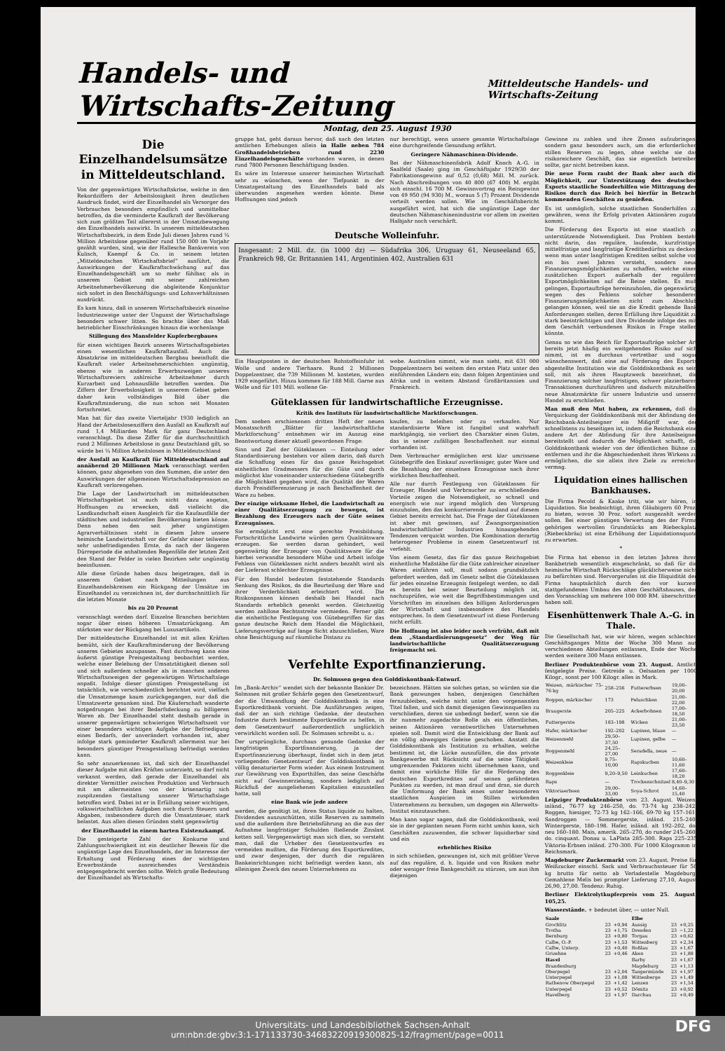Handels- und Wirtschafts-Zeitung
Mitteldeutsche Handels- und Wirtschafts-Zeitung
Montag, den 25. August 1930
Die Einzelhandelsumsätze in Mitteldeutschland.
Von der gegenwärtigen Wirtschaftskrise, welche in den Rekordziffern der Arbeitslosigkeit ihren deutlichen Ausdruck findet, wird der Einzelhandel als Versorger des Verbrauches besonders empfindlich und unmittelbar betroffen, da die verminderte Kaufkraft der Bevölkerung sich zum größten Teil allererst in der Umsatzbewegung des Einzelhandels auswirkt. In unserem mitteldeutschen Wirtschaftsbezirk, in dem Ende Juli dieses Jahres rund ¼ Million Arbeitslose gegenüber rund 150 000 im Vorjahr gezählt wurden, sind, wie der Hallesche Bankverein von Kulisch, Kaempf & Co. in seinem letzten „Mitteldeutschen Wirtschaftsbrief“ ausführt, die Auswirkungen der Kaufkraftschwächung auf das Einzelhandelsgeschäft um so mehr fühlbar, als in unserem Gebiet mit seiner zahlreichen Arbeitnehmerbevölkerung die abgleitende Konjunktur sich sofort in den Beschäftigungs- und Lohnverhältnissen ausdrückt.
Es kam hinzu, daß in unserem Wirtschaftsbezirk einzelne Industriezweige unter der Ungunst der Wirtschaftslage besonders schwer litten. So brachte über das Maß betrieblicher Einschränkungen hinaus die wochenlange
Stillegung des Mansfelder Kupferbergbaues
für einen wichtigen Bezirk unseres Wirtschaftsgebietes einen wesentlichen Kaufkraftausfall. Auch die Absatzkrise im mitteldeutschen Bergbau beeinflußt die Kaufkraft vieler Arbeitnehmerschichten ungünstig, ebenso wie in anderen Erwerbszweigen unseres Wirtschaftsreviers zahlreiche Arbeitnehmer durch Kurzarbeit und Lohnausfälle betroffen werden. Die Ziffern der Erwerbslosigkeit in unserem Gebiet geben daher kein vollständiges Bild über die Kaufkraftminderung, die nun schon seit Monaten fortschreitet.
Man hat für das zweite Vierteljahr 1930 lediglich an Hand der Arbeitslosenziffern den Ausfall an Kaufkraft auf rund 1,4 Milliarden Mark für ganz Deutschland veranschlagt. Da diese Ziffer für die durchschnittlich rund 2 Millionen Arbeitslose in ganz Deutschland gilt, so würde bei ¼ Million Arbeitslosen in Mitteldeutschland
der Ausfall an Kaufkraft für Mitteldeutschland auf annähernd 20 Millionen Mark veranschlagt werden können, ganz abgesehen von den Summen, die unter den Auswirkungen der allgemeinen Wirtschaftsdepression an Kaufkraft verlorengehen.
Die Lage der Landwirtschaft im mitteldeutschen Wirtschaftsgebiet ist auch nicht dazu angetan, Hoffnungen zu erwecken, daß vielleicht die Landkundschaft einen Ausgleich für die Kaufausfälle der städtischen und industriellen Bevölkerung bieten könne. Denn neben den seit jeher ungünstigen Agrarverhältnissen steht in diesem Jahre unsere heimische Landwirtschaft vor der Gefahr einer teilweise sehr unbefriedigenden Ernte, da nach der längeren Dürreperiode die anhaltenden Regenfälle der letzten Zeit den Stand der Felder in vielen Bezirken sehr ungünstig beeinflussen.
Alle diese Gründe haben dazu beigetragen, daß in unserem Gebiet nach Mitteilungen aus Einzelhandelskreisen ein Rückgang der Umsätze im Einzelhandel zu verzeichnen ist, der durchschnittlich für die letzten Monate
bis zu 20 Prozent
veranschlagt werden darf. Einzelne Branchen berichten sogar über einen höheren Umsatzrückgang. Am stärksten war der Rückgang bei Luxusartikeln.
Der mitteldeutsche Einzelhandel ist mit allen Kräften bemüht, sich der Kaufkraftminderung der Bevölkerung unseres Gebietes anzupassen. Fast durchweg kann eine äußerst günstige Preisgestaltung beobachtet werden, welche einer Belebung der Umsatztätigkeit dienen soll und sich außerdem schneller als in manchen anderen Wirtschaftszweigen der gegenwärtigen Wirtschaftslage anpaßt. Infolge dieser günstigen Preisgestellung ist tatsächlich, wie verschiedentlich berichtet wird, vielfach die Umsatzmenge kaum zurückgegangen, nur daß die Umsatzwerte gesunken sind. Die Käuferschaft wanderte notgedrungen bei ihrer Bedarfsdeckung zu billigeren Waren ab. Der Einzelhandel steht deshalb gerade in unserer gegenwärtigen schwierigen Wirtschaftszeit vor einer besonders wichtigen Aufgabe der Befriedigung eines Bedarfs, der unverändert vorhanden ist, aber infolge stark geminderter Kaufkraft allermeist nur bei besonders günstiger Preisgestellung befriedigt werden kann.
So sehr anzuerkennen ist, daß sich der Einzelhandel dieser Aufgabe mit allen Kräften unterzieht, so darf nicht verkannt werden, daß gerade der Einzelhandel als direkter Vermittler zwischen Produktion und Verbrauch mit am allermeisten von der krisenartig sich zuspitzenden Gestaltung unserer Wirtschaftslage betroffen wird. Dabei ist er in Erfüllung seiner wichtigen, volkswirtschaftlichen Aufgaben noch durch Steuern und Abgaben, insbesondere durch die Umsatzsteuer, stark belastet. Aus allen diesen Gründen steht gegenwärtig
der Einzelhandel in einem harten Existenzkampf.
Die gesteigerte Zahl der Konkurse und Zahlungsschwierigkeit ist ein deutlicher Beweis für die ungünstige Lage des Einzelhandels, der im Interesse der Erhaltung und Förderung eines der wichtigsten Erwerbsstände ausreichendes Verständnis entgegengebracht werden sollte. Welch große Bedeutung der Einzelhandel als Wirtschafts-
gruppe hat, geht daraus hervor, daß nach den letzten amtlichen Erhebungen allein in Halle neben 784 Großhandelsbetrieben rund 2230 Einzelhandelsgeschäfte vorhanden waren, in denen rund 7800 Personen Beschäftigung fanden.
Es wäre im Interesse unserer heimischen Wirtschaft sehr zu wünschen, wenn der Tiefpunkt in der Umsatzgestaltung des Einzelhandels bald als überwunden angesehen werden könnte. Diese Hoffnungen sind jedoch
nur berechtigt, wenn unsere gesamte Wirtschaftslage eine durchgreifende Gesundung erfährt.
Geringere Nähmaschinen-Dividende.
Bei der Nähmaschinenfabrik Adolf Knoch A.-G. in Saalfeld (Saale) ging im Geschäftsjahr 1929/30 der Fabrikationsgewinn auf 0,52 (0,68) Mill. M. zurück. Nach Abschreibungen von 40 800 (67 400) M. ergibt sich einschl. 16 700 M. Gewinnvortrag ein Reingewinn von 49 950 (94 930) M., woraus 5 (7) Prozent Dividende verteilt werden sollen. Wie im Geschäftsbericht ausgeführt wird, hat sich die ungünstige Lage der deutschen Nähmaschinenindustrie vor allem im zweiten Halbjahr noch verschärft.
Deutsche Wolleinfuhr.
Insgesamt: 2 Mill. dz. (in 1000 dz) — Südafrika 306, Uruguay 61, Neuseeland 65, Frankreich 98, Gr. Britannien 141, Argentinien 402, Australien 631
Ein Hauptposten in der deutschen Rohstoffeinfuhr ist Wolle und andere Tierhaare. Rund 2 Millionen Doppelzentner, die 739 Millionen M. kosteten, wurden 1929 eingeführt. Hinzu kommen für 188 Mill. Garne aus Wolle und für 101 Mill. wollene Ge-
webe. Australien nimmt, wie man sieht, mit 631 000 Doppelzentnern bei weitem den ersten Platz unter den einführenden Ländern ein; dann folgen Argentinien und Afrika und in weitem Abstand Großbritannien und Frankreich.
Güteklassen für landwirtschaftliche Erzeugnisse.
Kritik des Instituts für landwirtschaftliche Marktforschungen.
Dem soeben erschienenen dritten Heft der neuen Monatsschrift „Blätter für landwirtschaftliche Marktforschung“ entnehmen wir im Auszug eine Beantwortung dieser aktuell gewordenen Frage:
Sinn und Ziel der Güteklassen — Einteilung oder Standardisierung bestehen vor allem darin, daß durch die Schaffung eines für das ganze Reichsgebiet einheitlichen Gradmessers für die Güte und durch möglichst klar voneinander unterschiedene Gütebegriffe die Möglichkeit gegeben wird, die Qualität der Waren durch Preisdifferenzierung je nach Beschaffenheit der Ware zu heben.
Der einzige wirksame Hebel, die Landwirtschaft zu einer Qualitätserzeugung zu bewegen, ist Bezahlung des Erzeugers nach der Güte seines Erzeugnisses.
Sie ermöglicht erst eine gerechte Preisbildung. Fortschrittliche Landwirte würden gern Qualitätsware erzeugen. Sie werden daran gehindert, weil gegenwärtig der Erzeuger von Qualitätsware für die hierbei verwandte besondere Mühe und Arbeit infolge Fehlens von Güteklassen nicht anders bezahlt wird als der Lieferant schlechter Erzeugnisse.
Für den Handel bedeuten feststehende Standards Senkung des Risikos, da die Beurteilung der Ware und ihrer Verderblichkeit erleichtert wird. Die Risikospannen können deshalb bei Handel nach Standards erheblich gesenkt werden. Gleichzeitig werden zahllose Rechtsstreite vermieden. Ferner gibt die einheitliche Festlegung von Gütebegriffen für das ganze deutsche Reich dem Handel die Möglichkeit, Lieferungsverträge auf lange Sicht abzuschließen, Ware ohne Besichtigung auf räumliche Distanz zu
kaufen, zu beleihen oder zu verkaufen. Nur standardisierte Ware ist fungibel und wahrhaft marktgängig, sie verliert den Charakter eines Gutes, das in seiner zufälligen Beschaffenheit nur einmal vorhanden ist.
Dem Verbraucher ermöglichen erst klar umrissene Gütebegriffe den Einkauf zuverlässiger, guter Ware und die Bezahlung der einzelnen Erzeugnisse nach ihrer wirklichen Beschaffenheit.
Alle nur durch Festlegung von Güteklassen für Erzeuger, Handel und Verbraucher zu erschließenden Vorteile zeigen die Notwendigkeit, so schnell und energisch wie nur irgend möglich den Vorsprung einzuholen, den das konkurrierende Ausland auf diesem Gebiet bereits erreicht hat. Die Frage der Güteklassen ist aber mit gewissen, auf Zwangsorganisation landwirtschaftlicher Industrien hinausgehenden Tendenzen verquickt worden. Die Kombination derartig heterogener Probleme in einem Gesetzentwurf ist verfehlt.
Von einem Gesetz, das für das ganze Reichsgebiet einheitliche Maßstäbe für die Güte zahlreicher einzelner Waren einführen soll, muß sodann grundsätzlich gefordert werden, daß im Gesetz selbst die Güteklassen für jedes einzelne Erzeugnis festgelegt werden, so daß es bereits bei seiner Beurteilung möglich ist, nachzuprüfen, wie weit die Begriffsbestimmungen und Vorschriften im einzelnen den billigen Anforderungen der Wirtschaft und insbesondere des Handels entsprechen. In dem Gesetzentwurf ist diese Forderung nicht erfüllt.
Die Hoffnung ist also leider noch verfrüht, daß mit dem „Standardisierungsgesetz“ der Weg für landwirtschaftliche Qualitätserzeugung freigemacht sei.
Verfehlte Exportfinanzierung.
Dr. Solmssen gegen den Golddiskontbank-Entwurf.
Im „Bank-Archiv“ wendet sich der bekannte Bankier Dr. Solmssen mit großer Schärfe gegen den Gesetzentwurf, der die Umwandlung der Golddiskontbank in eine Exportkreditbank vorsieht. Die Ausführungen zeigen, daß der an sich richtige Gedanke, der deutschen Industrie durch bestimmte Exportkredite zu helfen, in dem Gesetzentwurf außerordentlich unglücklich verwirklicht worden soll. Dr. Solmssen schreibt u. a.:
Der ursprüngliche, durchaus gesunde Gedanke der langfristigen Exportfinanzierung, ja der Exportfinanzierung überhaupt, findet sich in dem jetzt vorliegenden Gesetzentwurf der Golddiskontbank in völlig denaturierter Form wieder. Aus einem Instrument zur Gewährung von Exporthilfen, das seine Geschäfte nicht auf Gewinnerzielung, sondern lediglich auf Rückfluß der ausgeliehenen Kapitalien einzustellen hatte, soll
eine Bank wie jede andere
werden, die genötigt ist, ihren Status liquide zu halten, Dividenden auszuschütten, stille Reserven zu sammeln und die außerdem ihre Betriebsführung an die aus der Aufnahme langfristiger Schulden fließende Zinslast ketten soll. Vergegenwärtigt man sich dies, so versteht man, daß die Urheber des Gesetzentwurfes es vermeiden mußten, die Förderung des Exportkredites, und zwar desjenigen, der durch die regulären Bankeinrichtungen nicht befriedigt werden kann, als alleinigen Zweck des neuen Unternehmens zu
bezeichnen. Hätten sie solches getan, so würden sie die Bank gezwungen haben, denjenigen Geschäften fernzubleiben, welche nicht unter den vorgenannten Titel fallen, und sich damit diejenigen Gewinnquellen zu verschließen, deren sie unbedingt bedarf, wenn sie die ihr nunmehr zugedachte Rolle als ein öffentliches, seinen Aktionären verantwortliches Unternehmen spielen soll. Damit wird die Entwicklung der Bank auf ein völlig abwegiges Geleise geschoben. Anstatt die Golddiskontbank als Institution zu erhalten, welche bestimmt ist, die Lücke auszufüllen, die das private Bankgewerbe mit Rücksicht auf die seine Tätigkeit umgrenzenden Faktoren nicht übernehmen kann, und damit eine wirkliche Hilfe für die Förderung des deutschen Exportkredites auf seinen gefährdeten Punkten zu werden, ist man drauf und dran, sie durch die Umformung der Bank eines unter besonderen staatlichen Auspicien im Stillen wirkenden Unternehmens zu berauben, um dagegen ein Allerwelts-Institut einzutauschen.
Man kann sogar sagen, daß die Golddiskontbank, weil sie in der geplanten neuen Form nicht umhin kann, sich Geschäften zuzuwenden, die schwer liquidierbar sind und ein
erhebliches Risiko
in sich schließen, gezwungen ist, sich mit größter Verve auf das reguläre, d. h. liquide und von Risiken mehr oder weniger freie Bankgeschäft zu stürzen, um aus ihm diejenigen
Gewinne zu zahlen und ihre Zinsen aufzubringen, sondern ganz besonders auch, um die erforderlichen stillen Reserven zu legen, ohne welche sie das risikoreichere Geschäft, das sie eigentlich betreiben sollte, gar nicht betreiben kann.
Die neue Form raubt der Bank aber auch die Möglichkeit, zur Unterstützung des deutschen Exports staatliche Sonderhilfen wie Mittragung des Risikos durch das Reich bei hierfür in Betracht kommenden Geschäften zu genießen.
Es ist unmöglich, solche staatlichen Sonderhilfen zu gewähren, wenn ihr Erfolg privaten Aktionären zugute kommt.
Die Förderung des Exports ist eine staatlich zu unterstützende Notwendigkeit. Das Problem besteht nicht darin, das reguläre, laufende, kurzfristige, mittelfristige und langfristige Kreditbedürfnis zu decken, wenn man unter langfristigen Krediten selbst solche von ein bis zwei Jahren versteht, sondern neue Finanzierungsmöglichkeiten zu schaffen, welche einen zusätzlichen Export außerhalb der regulären Exportmöglichkeiten auf die Beine stellen. Es muß gelingen, Exportaufträge hereinzuholen, die gegenwärtig wegen des Fehlens solcher besonderen Finanzierungsmöglichkeiten nicht zum Abschluß gelangen können, weil sie an die Kredit gebende Bank Anforderungen stellen, deren Erfüllung ihre Liquidität zu stark beeinträchtigen und ihre Dividende infolge des mit dem Geschäft verbundenen Risikos in Frage stellen könnte.
Genau so wie das Reich für Exportaufträge solcher Art bereits jetzt häufig ein weitgehendes Risiko auf sich nimmt, ist es durchaus vertretbar und sogar wünschenswert, daß eine auf Förderung des Exports abgestellte Institution wie die Golddiskontbank es sein soll, mit als ihren Hauptzweck bezeichnet, die Finanzierung solcher langfristigen, schwer plazierbaren Transaktionen durchzuführen und dadurch mitzuhelfen, neue Absatzmärkte für unsere Industrie und unseren Handel zu erschließen.
Man muß den Mut haben, zu erkennen, daß die Verquickung der Golddiskontbank mit der Abfindung der Reichsbank-Anteilseigner ein Mißgriff war, der schnellstens zu beseitigen ist, indem die Reichsbank eine andere Art der Abfindung für ihre Anteilseigner bereitstellt und dadurch die Möglichkeit schafft, die Golddiskontbank wieder von der öffentlichen Bühne zu entfernen und ihr die Abgeschiedenheit ihres Wirkens zu ermöglichen, die sie allein ihre Ziele zu erreichen vermag.
Liquidation eines hallischen Bankhauses.
Die Firma Pecold & Kaake tritt, wie wir hören, in Liquidation. Sie beabsichtigt, ihren Gläubigern 60 Proz. zu bieten, wovon 30 Proz. sofort ausgezahlt werden sollen. Bei einer günstigen Verwertung des der Firma gehörigen wertvollen Grundstücks am Riebeckplatz (Riebeckbräu) ist eine Erhöhung der Liquidationsquote zu erwarten.
*
Die Firma hat ebenso in den letzten Jahren ihren Bankbetrieb wesentlich eingeschränkt, so daß für die heimische Wirtschaft Rückschläge glücklicherweise nicht zu befürchten sind. Hervorgerufen ist die Illiquidität der Firma hauptsächlich durch den vor kurzem stattgefundenen Umbau des alten Geschäftshauses, der den Voranschlag um mehrere 100 000 RM. überschritten haben soll.
Eisenhüttenwerk Thale A.-G. in Thale.
Die Gesellschaft hat, wie wir hören, wegen schlechten Geschäftsganges Mitte der Woche 300 Mann aus verschiedenen Abteilungen entlassen, Ende der Woche werden weitere 300 Mann entlassen.
Berliner Produktenbörse vom 23. August. Amtlich festgelegte Preise. Getreide u. Oelsaaten per 1000 Kilogr., sonst per 100 Kilogr. alles in Mark.
| Weizen, märkischer 75–76 kg | 258–256 | Futtererbsen | 19,00–20,00 |
| Roggen, märkischer | 173 | Peluschken | 21,00–22,00 |
| Braugerste | 205–225 | Ackerbohnen | 17,00–18,50 |
| Futtergerste | 183–198 | Wicken | 21,00–23,50 |
| Hafer, märkischer | 192–202 | Lupinen, blaue | — |
| Weizenmehl | 29,50–37,50 | Lupinen, gelbe | — |
| Roggenmehl | 24,25–27,00 | Seradella, neue | — |
| Weizenkleie | 9,75–10,00 | Rapskuchen | 10,60–11,60 |
| Roggenkleie | 9,20–9,50 | Leinkuchen | 17,60–18,20 |
| Raps | — | Trockenschnitzel | 8,40–9,30 |
| Viktoriaerbsen | 29,00–33,00 | Soya-Schrot | 14,60–15,40 |
Leipziger Produktenbörse vom 23. August. Weizen, inländ., 76-77 kg 246–250, do. 73-74 kg 238–242; Roggen, hiesiger, 72-73 kg 162–166, 69-70 kg 157–161; Sandroggen — Sommergerste, inländ. 215–240, Wintergerste, 180–198. Hafer, inländ. alt 192–202, do. neu 160–180. Mais, amerik. 265–270, do runder 245–260, do. cinquant. Donau u. LaPlata 285–300. Raps 225–235 Viktoria-Erbsen inländ. 270–300. Für 1000 Kilogramm in Reichsmark.
Magdeburger Zuckermarkt vom 23. August. Preise für Weißzucker einschl. Sack und Verbrauchssteuer für 50 kg brutto für netto ab Verladestelle Magdeburg. Gemahlene Melis bei prompter Lieferung 27,10, August 26,90, 27,00. Tendenz: Ruhig.
Berliner Elektrolytkupferpreis vom 25. August: 105,25.
Wasserstände. + bedeutet über, — unter Null.
| Saale | | | Elbe | | |
| --- | --- | --- | --- | --- | --- |
| Grochlitz | 23 | +0,94 | Aussig | 23 | +0,25 |
| Trotha | 23 | +1,75 | Dresden | 23 | −1,22 |
| Bernburg | 23 | +0,80 | Torgau | 23 | +0,62 |
| Calbe, O.-P. | 23 | +1,53 | Wittenberg | 23 | +2,34 |
| Calbe, Unterp. | 23 | +0,40 | Roßlau | 23 | +1,67 |
| Grizehne | 23 | +0,46 | Aken | 23 | +1,88 |
| Havel | | | Barby | 23 | +1,67 |
| Brandenburg | | | Magdeburg | 23 | +1,13 |
| Oberpegel | 23 | +2,04 | Tangermünde | 23 | +1,97 |
| Unterpegel | 23 | +1,08 | Wittenberge | 23 | +1,49 |
| Rathenow Oberpegel | 23 | +1,42 | Lenzen | 23 | +1,54 |
| Unterpegel | 23 | +0,52 | Dömitz | 23 | +0,92 |
| Havelberg | 23 | +1,97 | Darchau | 22 | +0,49 |
Universitäts- und Landesbibliothek Sachsen-Anhalt
urn:nbn:de:gbv:3:1-171133730-34683220919300825-12/fragment/page=0011 DFG